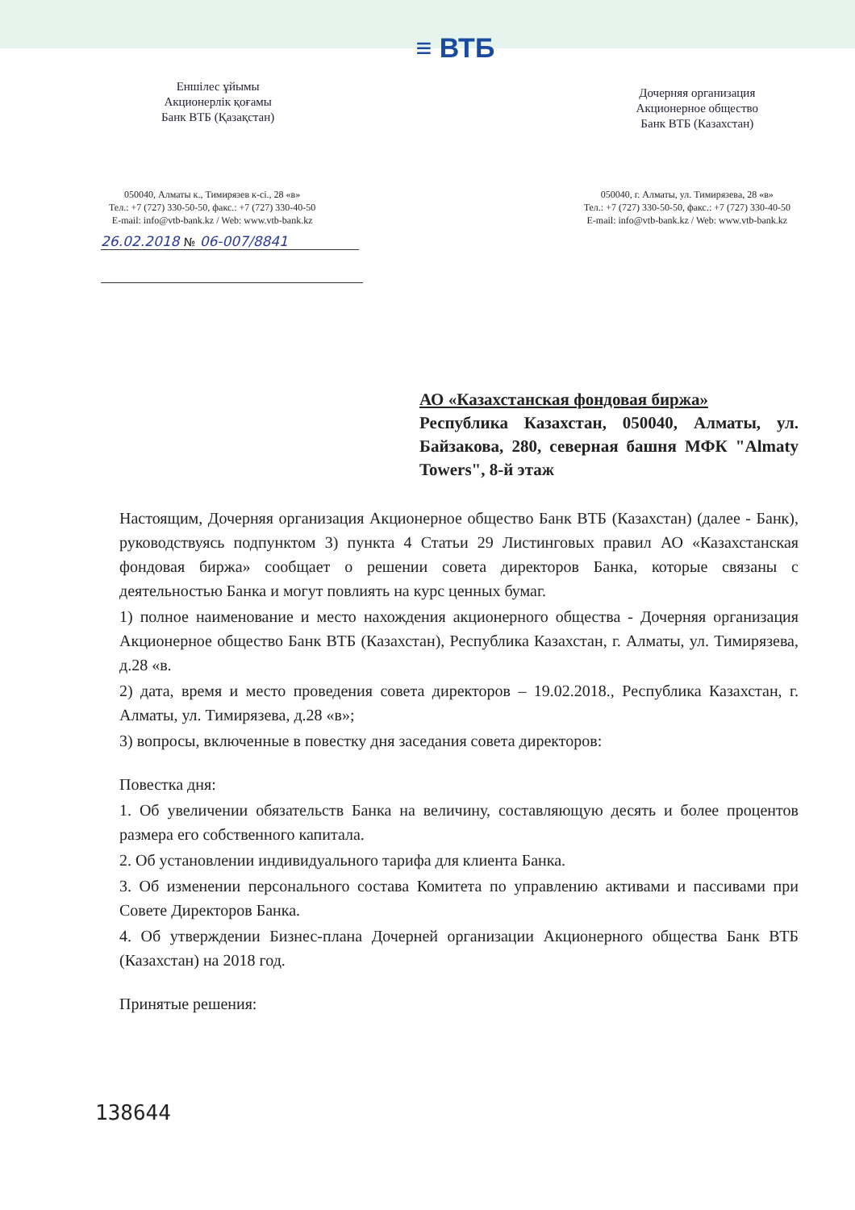Еншілес ұйымы
Акционерлік қоғамы
Банк ВТБ (Қазақстан)
≡ ВТБ
Дочерняя организация
Акционерное общество
Банк ВТБ (Казахстан)
050040, Алматы к., Тимирязев к-сі., 28 «в»
Тел.: +7 (727) 330-50-50, факс.: +7 (727) 330-40-50
E-mail: info@vtb-bank.kz / Web: www.vtb-bank.kz
050040, г. Алматы, ул. Тимирязева, 28 «в»
Тел.: +7 (727) 330-50-50, факс.: +7 (727) 330-40-50
E-mail: info@vtb-bank.kz / Web: www.vtb-bank.kz
26.02.2018 № 06-007/8841
АО «Казахстанская фондовая биржа»
Республика Казахстан, 050040, Алматы, ул. Байзакова, 280, северная башня МФК "Almaty Towers", 8-й этаж
Настоящим, Дочерняя организация Акционерное общество Банк ВТБ (Казахстан) (далее - Банк), руководствуясь подпунктом 3) пункта 4 Статьи 29 Листинговых правил АО «Казахстанская фондовая биржа» сообщает о решении совета директоров Банка, которые связаны с деятельностью Банка и могут повлиять на курс ценных бумаг.
1) полное наименование и место нахождения акционерного общества - Дочерняя организация Акционерное общество Банк ВТБ (Казахстан), Республика Казахстан, г. Алматы, ул. Тимирязева, д.28 «в.
2) дата, время и место проведения совета директоров – 19.02.2018., Республика Казахстан, г. Алматы, ул. Тимирязева, д.28 «в»;
3) вопросы, включенные в повестку дня заседания совета директоров:
Повестка дня:
1. Об увеличении обязательств Банка на величину, составляющую десять и более процентов размера его собственного капитала.
2. Об установлении индивидуального тарифа для клиента Банка.
3. Об изменении персонального состава Комитета по управлению активами и пассивами при Совете Директоров Банка.
4. Об утверждении Бизнес-плана Дочерней организации Акционерного общества Банк ВТБ (Казахстан) на 2018 год.
Принятые решения:
138644